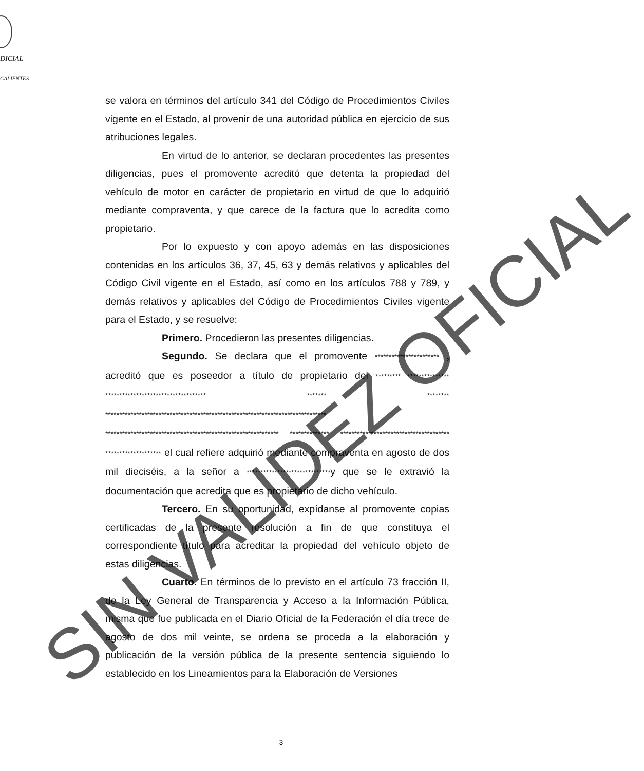DICIAL
CALIENTES
se valora en términos del artículo 341 del Código de Procedimientos Civiles vigente en el Estado, al provenir de una autoridad pública en ejercicio de sus atribuciones legales.
En virtud de lo anterior, se declaran procedentes las presentes diligencias, pues el promovente acreditó que detenta la propiedad del vehículo de motor en carácter de propietario en virtud de que lo adquirió mediante compraventa, y que carece de la factura que lo acredita como propietario.
Por lo expuesto y con apoyo además en las disposiciones contenidas en los artículos 36, 37, 45, 63 y demás relativos y aplicables del Código Civil vigente en el Estado, así como en los artículos 788 y 789, y demás relativos y aplicables del Código de Procedimientos Civiles vigente para el Estado, y se resuelve:
Primero. Procedieron las presentes diligencias.
Segundo. Se declara que el promovente *********************** , acreditó que es poseedor a título de propietario del ********* *************** ************************************ ******* ******** ******************************************************************************* ************************************************************** ************** *************************************** ******************** el cual refiere adquirió mediante compraventa en agosto de dos mil dieciséis, a la señor a ******************************y que se le extravió la documentación que acredita que es propietario de dicho vehículo.
Tercero. En su oportunidad, expídanse al promovente copias certificadas de la presente resolución a fin de que constituya el correspondiente título para acreditar la propiedad del vehículo objeto de estas diligencias.
Cuarto. En términos de lo previsto en el artículo 73 fracción II, de la Ley General de Transparencia y Acceso a la Información Pública, misma que fue publicada en el Diario Oficial de la Federación el día trece de agosto de dos mil veinte, se ordena se proceda a la elaboración y publicación de la versión pública de la presente sentencia siguiendo lo establecido en los Lineamientos para la Elaboración de Versiones
SIN VALIDEZ OFICIAL
3